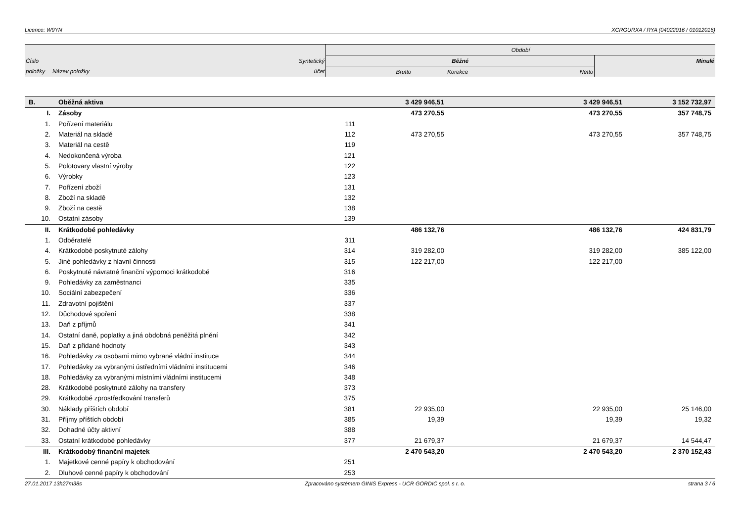Licence: W9YN XCRGURXA / RYA (04022016 / 01012016)
| | | | Období | | | |
| Číslo | | Syntetický | Běžné | | | Minulé |
| položky | Název položky | účet | Brutto | Korekce | Netto | |
| B. | Oběžná aktiva | | 3 429 946,51 | | 3 429 946,51 | 3 152 732,97 |
| I. | Zásoby | | 473 270,55 | | 473 270,55 | 357 748,75 |
| 1. | Pořízení materiálu | 111 | | | | |
| 2. | Materiál na skladě | 112 | 473 270,55 | | 473 270,55 | 357 748,75 |
| 3. | Materiál na cestě | 119 | | | | |
| 4. | Nedokončená výroba | 121 | | | | |
| 5. | Polotovary vlastní výroby | 122 | | | | |
| 6. | Výrobky | 123 | | | | |
| 7. | Pořízení zboží | 131 | | | | |
| 8. | Zboží na skladě | 132 | | | | |
| 9. | Zboží na cestě | 138 | | | | |
| 10. | Ostatní zásoby | 139 | | | | |
| II. | Krátkodobé pohledávky | | 486 132,76 | | 486 132,76 | 424 831,79 |
| 1. | Odběratelé | 311 | | | | |
| 4. | Krátkodobé poskytnuté zálohy | 314 | 319 282,00 | | 319 282,00 | 385 122,00 |
| 5. | Jiné pohledávky z hlavní činnosti | 315 | 122 217,00 | | 122 217,00 | |
| 6. | Poskytnuté návratné finanční výpomoci krátkodobé | 316 | | | | |
| 9. | Pohledávky za zaměstnanci | 335 | | | | |
| 10. | Sociální zabezpečení | 336 | | | | |
| 11. | Zdravotní pojištění | 337 | | | | |
| 12. | Důchodové spoření | 338 | | | | |
| 13. | Daň z příjmů | 341 | | | | |
| 14. | Ostatní daně, poplatky a jiná obdobná peněžitá plnění | 342 | | | | |
| 15. | Daň z přidané hodnoty | 343 | | | | |
| 16. | Pohledávky za osobami mimo vybrané vládní instituce | 344 | | | | |
| 17. | Pohledávky za vybranými ústředními vládními institucemi | 346 | | | | |
| 18. | Pohledávky za vybranými místními vládními institucemi | 348 | | | | |
| 28. | Krátkodobé poskytnuté zálohy na transfery | 373 | | | | |
| 29. | Krátkodobé zprostředkování transferů | 375 | | | | |
| 30. | Náklady příštích období | 381 | 22 935,00 | | 22 935,00 | 25 146,00 |
| 31. | Příjmy příštích období | 385 | 19,39 | | 19,39 | 19,32 |
| 32. | Dohadné účty aktivní | 388 | | | | |
| 33. | Ostatní krátkodobé pohledávky | 377 | 21 679,37 | | 21 679,37 | 14 544,47 |
| III. | Krátkodobý finanční majetek | | 2 470 543,20 | | 2 470 543,20 | 2 370 152,43 |
| 1. | Majetkové cenné papíry k obchodování | 251 | | | | |
| 2. | Dluhové cenné papíry k obchodování | 253 | | | | |
27.01.2017 13h27m38s Zpracováno systémem GINIS Express - UCR GORDIC spol. s r. o. strana 3 / 6